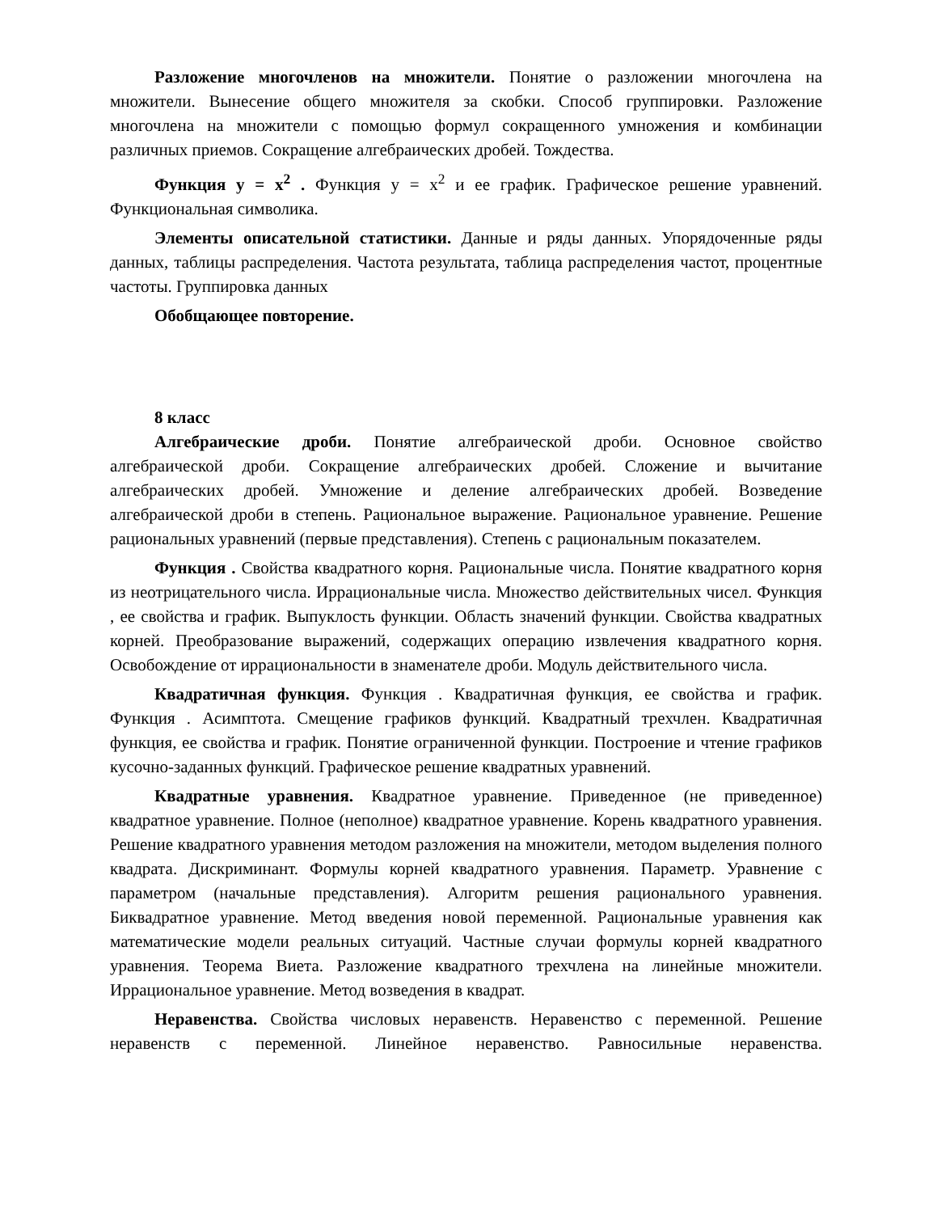Разложение многочленов на множители. Понятие о разложении многочлена на множители. Вынесение общего множителя за скобки. Способ группировки. Разложение многочлена на множители с помощью формул сокращенного умножения и комбинации различных приемов. Сокращение алгебраических дробей. Тождества.
Функция y = x<sup>2</sup> . Функция y = x<sup>2</sup> и ее график. Графическое решение уравнений. Функциональная символика.
Элементы описательной статистики. Данные и ряды данных. Упорядоченные ряды данных, таблицы распределения. Частота результата, таблица распределения частот, процентные частоты. Группировка данных
Обобщающее повторение.
8 класс
Алгебраические дроби. Понятие алгебраической дроби. Основное свойство алгебраической дроби. Сокращение алгебраических дробей. Сложение и вычитание алгебраических дробей. Умножение и деление алгебраических дробей. Возведение алгебраической дроби в степень. Рациональное выражение. Рациональное уравнение. Решение рациональных уравнений (первые представления). Степень с рациональным показателем.
Функция . Свойства квадратного корня. Рациональные числа. Понятие квадратного корня из неотрицательного числа. Иррациональные числа. Множество действительных чисел. Функция , ее свойства и график. Выпуклость функции. Область значений функции. Свойства квадратных корней. Преобразование выражений, содержащих операцию извлечения квадратного корня. Освобождение от иррациональности в знаменателе дроби. Модуль действительного числа.
Квадратичная функция. Функция . Квадратичная функция, ее свойства и график. Функция . Асимптота. Смещение графиков функций. Квадратный трехчлен. Квадратичная функция, ее свойства и график. Понятие ограниченной функции. Построение и чтение графиков кусочно-заданных функций. Графическое решение квадратных уравнений.
Квадратные уравнения. Квадратное уравнение. Приведенное (не приведенное) квадратное уравнение. Полное (неполное) квадратное уравнение. Корень квадратного уравнения. Решение квадратного уравнения методом разложения на множители, методом выделения полного квадрата. Дискриминант. Формулы корней квадратного уравнения. Параметр. Уравнение с параметром (начальные представления). Алгоритм решения рационального уравнения. Биквадратное уравнение. Метод введения новой переменной. Рациональные уравнения как математические модели реальных ситуаций. Частные случаи формулы корней квадратного уравнения. Теорема Виета. Разложение квадратного трехчлена на линейные множители. Иррациональное уравнение. Метод возведения в квадрат.
Неравенства. Свойства числовых неравенств. Неравенство с переменной. Решение неравенств с переменной. Линейное неравенство. Равносильные неравенства.